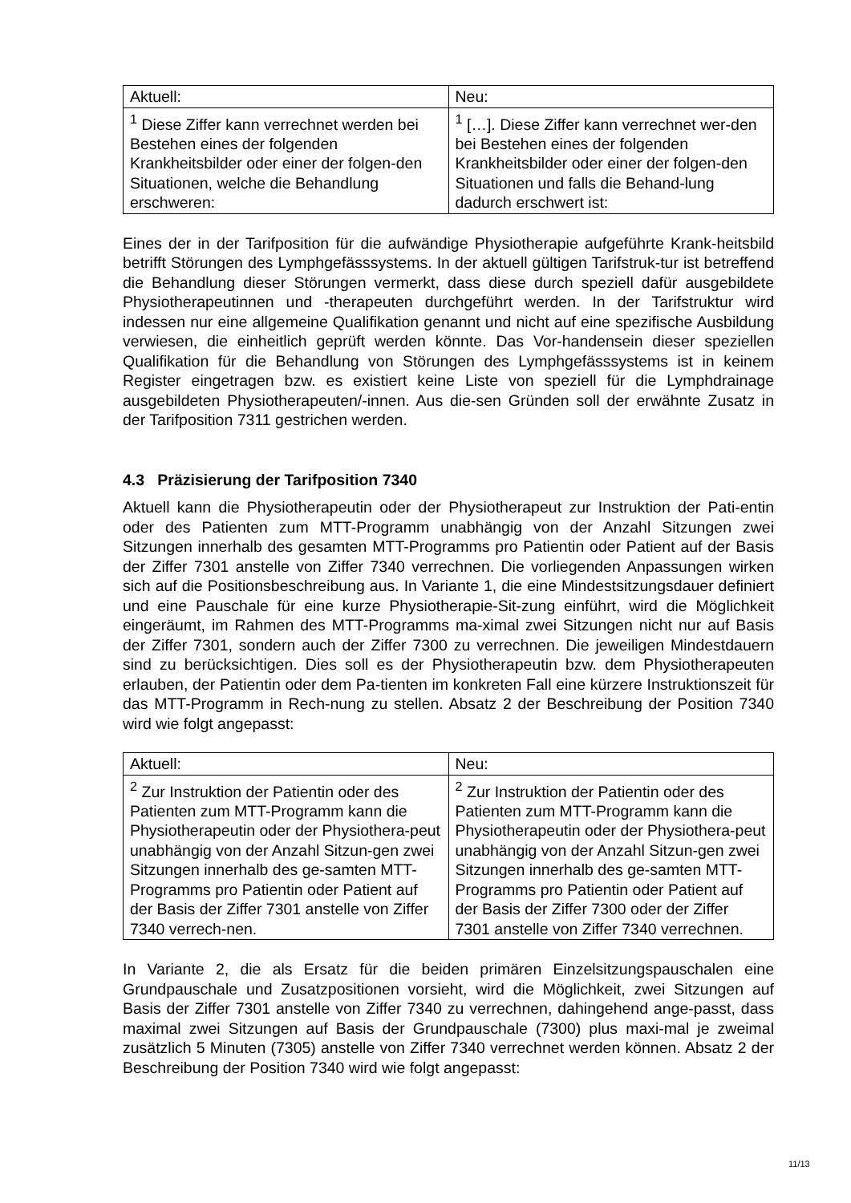| Aktuell: | Neu: |
| <sup>1</sup> Diese Ziffer kann verrechnet werden bei Bestehen eines der folgenden Krankheitsbilder oder einer der folgen-den Situationen, welche die Behandlung erschweren: | <sup>1</sup> […]. Diese Ziffer kann verrechnet wer-den bei Bestehen eines der folgenden Krankheitsbilder oder einer der folgen-den Situationen und falls die Behand-lung dadurch erschwert ist: |
Eines der in der Tarifposition für die aufwändige Physiotherapie aufgeführte Krank-heitsbild betrifft Störungen des Lymphgefässsystems. In der aktuell gültigen Tarifstruk-tur ist betreffend die Behandlung dieser Störungen vermerkt, dass diese durch speziell dafür ausgebildete Physiotherapeutinnen und -therapeuten durchgeführt werden. In der Tarifstruktur wird indessen nur eine allgemeine Qualifikation genannt und nicht auf eine spezifische Ausbildung verwiesen, die einheitlich geprüft werden könnte. Das Vor-handensein dieser speziellen Qualifikation für die Behandlung von Störungen des Lymphgefässsystems ist in keinem Register eingetragen bzw. es existiert keine Liste von speziell für die Lymphdrainage ausgebildeten Physiotherapeuten/-innen. Aus die-sen Gründen soll der erwähnte Zusatz in der Tarifposition 7311 gestrichen werden.
4.3 Präzisierung der Tarifposition 7340
Aktuell kann die Physiotherapeutin oder der Physiotherapeut zur Instruktion der Pati-entin oder des Patienten zum MTT-Programm unabhängig von der Anzahl Sitzungen zwei Sitzungen innerhalb des gesamten MTT-Programms pro Patientin oder Patient auf der Basis der Ziffer 7301 anstelle von Ziffer 7340 verrechnen. Die vorliegenden Anpassungen wirken sich auf die Positionsbeschreibung aus. In Variante 1, die eine Mindestsitzungsdauer definiert und eine Pauschale für eine kurze Physiotherapie-Sit-zung einführt, wird die Möglichkeit eingeräumt, im Rahmen des MTT-Programms ma-ximal zwei Sitzungen nicht nur auf Basis der Ziffer 7301, sondern auch der Ziffer 7300 zu verrechnen. Die jeweiligen Mindestdauern sind zu berücksichtigen. Dies soll es der Physiotherapeutin bzw. dem Physiotherapeuten erlauben, der Patientin oder dem Pa-tienten im konkreten Fall eine kürzere Instruktionszeit für das MTT-Programm in Rech-nung zu stellen. Absatz 2 der Beschreibung der Position 7340 wird wie folgt angepasst:
| Aktuell: | Neu: |
| <sup>2</sup> Zur Instruktion der Patientin oder des Patienten zum MTT-Programm kann die Physiotherapeutin oder der Physiothera-peut unabhängig von der Anzahl Sitzun-gen zwei Sitzungen innerhalb des ge-samten MTT-Programms pro Patientin oder Patient auf der Basis der Ziffer 7301 anstelle von Ziffer 7340 verrech-nen. | <sup>2</sup> Zur Instruktion der Patientin oder des Patienten zum MTT-Programm kann die Physiotherapeutin oder der Physiothera-peut unabhängig von der Anzahl Sitzun-gen zwei Sitzungen innerhalb des ge-samten MTT-Programms pro Patientin oder Patient auf der Basis der Ziffer 7300 oder der Ziffer 7301 anstelle von Ziffer 7340 verrechnen. |
In Variante 2, die als Ersatz für die beiden primären Einzelsitzungspauschalen eine Grundpauschale und Zusatzpositionen vorsieht, wird die Möglichkeit, zwei Sitzungen auf Basis der Ziffer 7301 anstelle von Ziffer 7340 zu verrechnen, dahingehend ange-passt, dass maximal zwei Sitzungen auf Basis der Grundpauschale (7300) plus maxi-mal je zweimal zusätzlich 5 Minuten (7305) anstelle von Ziffer 7340 verrechnet werden können. Absatz 2 der Beschreibung der Position 7340 wird wie folgt angepasst:
11/13